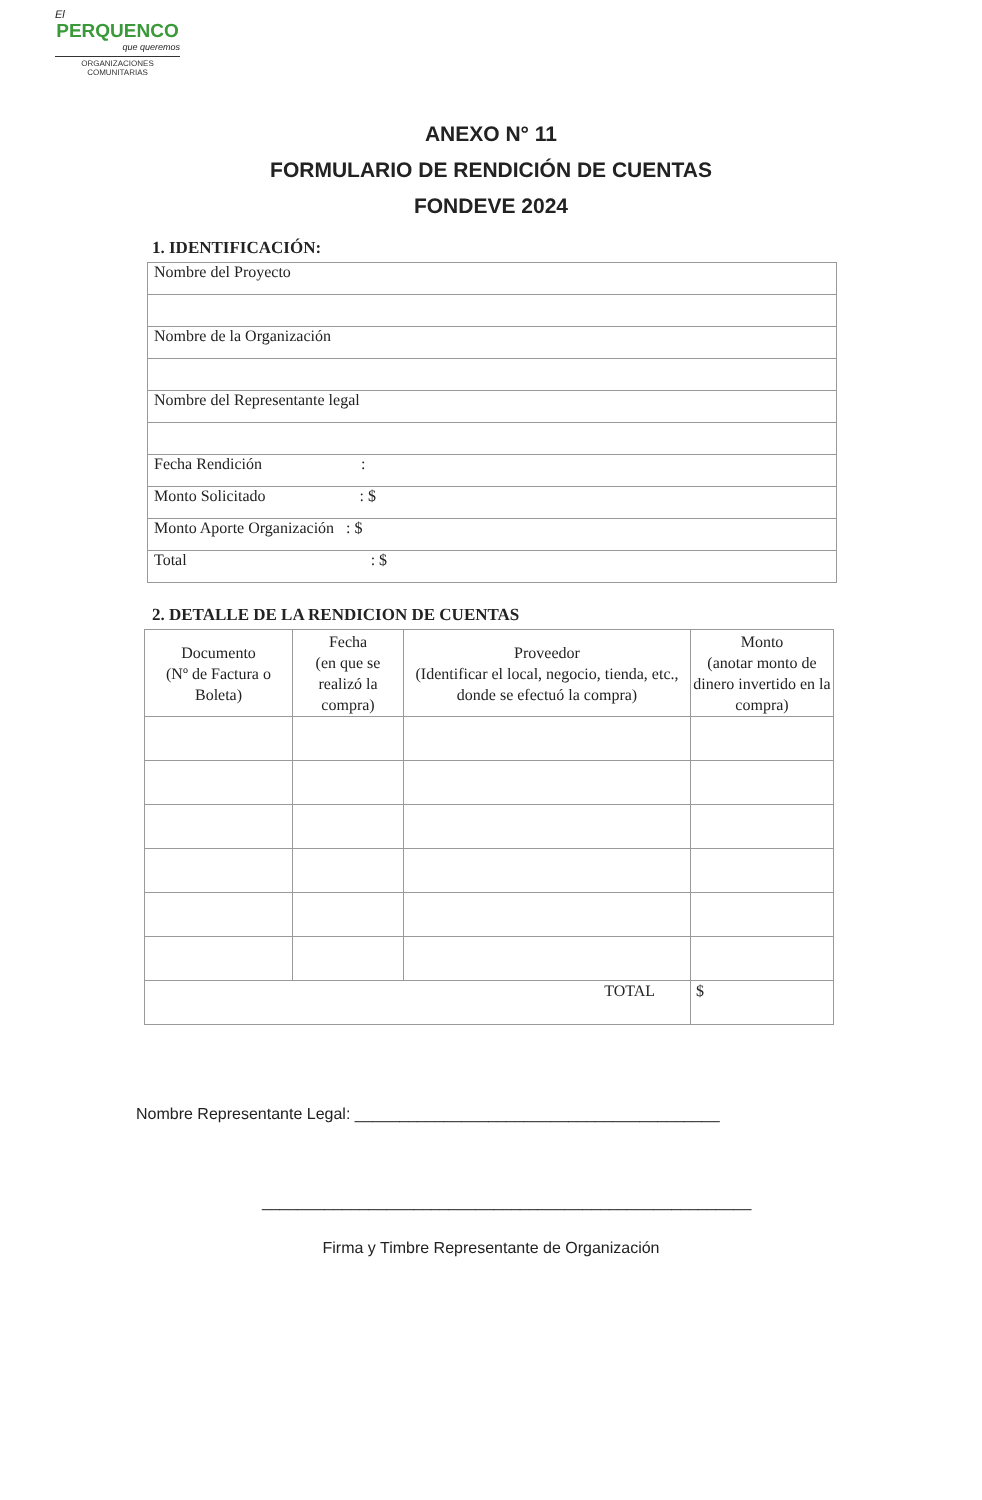El
PERQUENCO
que queremos
ORGANIZACIONES
COMUNITARIAS
ANEXO N° 11
FORMULARIO DE RENDICIÓN DE CUENTAS
FONDEVE 2024
1. IDENTIFICACIÓN:
| Nombre del Proyecto |
| Nombre de la Organización |
| Nombre del Representante legal |
| Fecha Rendición : |
| Monto Solicitado : $ |
| Monto Aporte Organización : $ |
| Total : $ |
2. DETALLE DE LA RENDICION DE CUENTAS
| Documento (Nº de Factura o Boleta) | Fecha (en que se realizó la compra) | Proveedor (Identificar el local, negocio, tienda, etc., donde se efectuó la compra) | Monto (anotar monto de dinero invertido en la compra) |
| --- | --- | --- | --- |
| TOTAL | | | $ |
Nombre Representante Legal: _________________________________________
_______________________________________________________
Firma y Timbre Representante de Organización